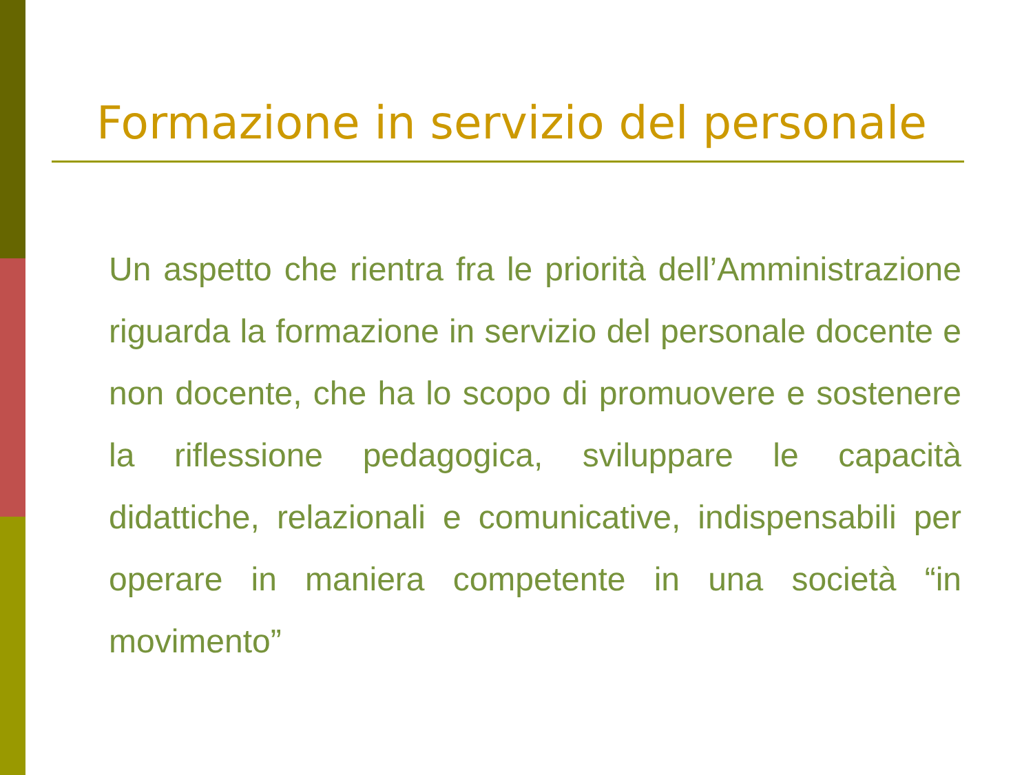Formazione in servizio del personale
Un aspetto che rientra fra le priorità dell’Amministrazione riguarda la formazione in servizio del personale docente e non docente, che ha lo scopo di promuovere e sostenere la riflessione pedagogica, sviluppare le capacità didattiche, relazionali e comunicative, indispensabili per operare in maniera competente in una società “in movimento”